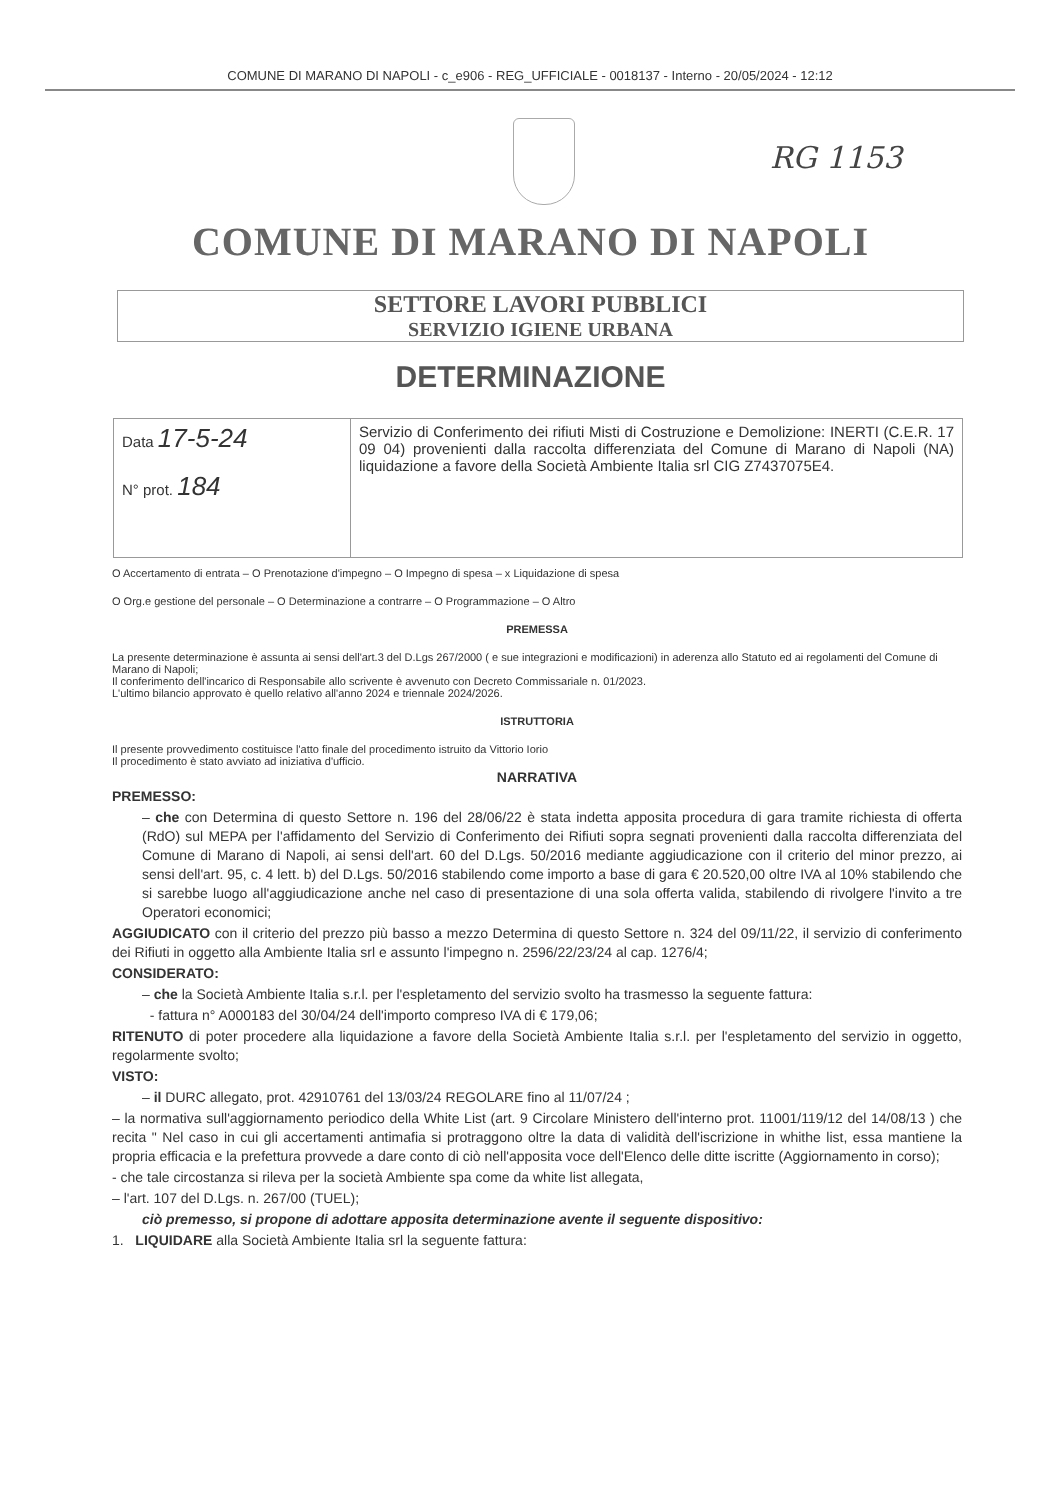COMUNE DI MARANO DI NAPOLI - c_e906 - REG_UFFICIALE - 0018137 - Interno - 20/05/2024 - 12:12
RG 1153
COMUNE DI MARANO DI NAPOLI
SETTORE LAVORI PUBBLICI
SERVIZIO IGIENE URBANA
DETERMINAZIONE
| Data 17-5-24 N° prot. 184 | Servizio di Conferimento dei rifiuti Misti di Costruzione e Demolizione: INERTI (C.E.R. 17 09 04) provenienti dalla raccolta differenziata del Comune di Marano di Napoli (NA) liquidazione a favore della Società Ambiente Italia srl CIG Z7437075E4. |
O Accertamento di entrata – O Prenotazione d'impegno – O Impegno di spesa – x Liquidazione di spesa
O Org.e gestione del personale – O Determinazione a contrarre – O Programmazione – O Altro
PREMESSA
La presente determinazione è assunta ai sensi dell'art.3 del D.Lgs 267/2000 ( e sue integrazioni e modificazioni) in aderenza allo Statuto ed ai regolamenti del Comune di Marano di Napoli;
Il conferimento dell'incarico di Responsabile allo scrivente è avvenuto con Decreto Commissariale n. 01/2023.
L'ultimo bilancio approvato è quello relativo all'anno 2024 e triennale 2024/2026.
ISTRUTTORIA
Il presente provvedimento costituisce l'atto finale del procedimento istruito da Vittorio Iorio
Il procedimento è stato avviato ad iniziativa d'ufficio.
NARRATIVA
PREMESSO:
– che con Determina di questo Settore n. 196 del 28/06/22 è stata indetta apposita procedura di gara tramite richiesta di offerta (RdO) sul MEPA per l'affidamento del Servizio di Conferimento dei Rifiuti sopra segnati provenienti dalla raccolta differenziata del Comune di Marano di Napoli, ai sensi dell'art. 60 del D.Lgs. 50/2016 mediante aggiudicazione con il criterio del minor prezzo, ai sensi dell'art. 95, c. 4 lett. b) del D.Lgs. 50/2016 stabilendo come importo a base di gara € 20.520,00 oltre IVA al 10% stabilendo che si sarebbe luogo all'aggiudicazione anche nel caso di presentazione di una sola offerta valida, stabilendo di rivolgere l'invito a tre Operatori economici;
AGGIUDICATO con il criterio del prezzo più basso a mezzo Determina di questo Settore n. 324 del 09/11/22, il servizio di conferimento dei Rifiuti in oggetto alla Ambiente Italia srl e assunto l'impegno n. 2596/22/23/24 al cap. 1276/4;
CONSIDERATO:
– che la Società Ambiente Italia s.r.l. per l'espletamento del servizio svolto ha trasmesso la seguente fattura:
- fattura n° A000183 del 30/04/24 dell'importo compreso IVA di € 179,06;
RITENUTO di poter procedere alla liquidazione a favore della Società Ambiente Italia s.r.l. per l'espletamento del servizio in oggetto, regolarmente svolto;
VISTO:
– il DURC allegato, prot. 42910761 del 13/03/24 REGOLARE fino al 11/07/24 ;
– la normativa sull'aggiornamento periodico della White List (art. 9 Circolare Ministero dell'interno prot. 11001/119/12 del 14/08/13 ) che recita " Nel caso in cui gli accertamenti antimafia si protraggono oltre la data di validità dell'iscrizione in whithe list, essa mantiene la propria efficacia e la prefettura provvede a dare conto di ciò nell'apposita voce dell'Elenco delle ditte iscritte (Aggiornamento in corso);
- che tale circostanza si rileva per la società Ambiente spa come da white list allegata,
– l'art. 107 del D.Lgs. n. 267/00 (TUEL);
ciò premesso, si propone di adottare apposita determinazione avente il seguente dispositivo:
1. LIQUIDARE alla Società Ambiente Italia srl la seguente fattura: